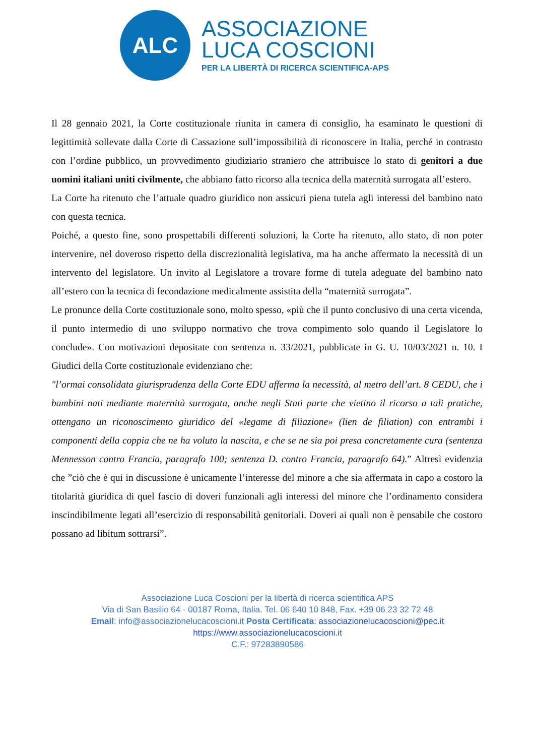ALC
ASSOCIAZIONE
LUCA COSCIONI
PER LA LIBERTÀ DI RICERCA SCIENTIFICA-APS
Il 28 gennaio 2021, la Corte costituzionale riunita in camera di consiglio, ha esaminato le questioni di legittimità sollevate dalla Corte di Cassazione sull’impossibilità di riconoscere in Italia, perché in contrasto con l’ordine pubblico, un provvedimento giudiziario straniero che attribuisce lo stato di genitori a due uomini italiani uniti civilmente, che abbiano fatto ricorso alla tecnica della maternità surrogata all’estero.
La Corte ha ritenuto che l’attuale quadro giuridico non assicuri piena tutela agli interessi del bambino nato con questa tecnica.
Poiché, a questo fine, sono prospettabili differenti soluzioni, la Corte ha ritenuto, allo stato, di non poter intervenire, nel doveroso rispetto della discrezionalità legislativa, ma ha anche affermato la necessità di un intervento del legislatore. Un invito al Legislatore a trovare forme di tutela adeguate del bambino nato all’estero con la tecnica di fecondazione medicalmente assistita della “maternità surrogata”.
Le pronunce della Corte costituzionale sono, molto spesso, «più che il punto conclusivo di una certa vicenda, il punto intermedio di uno sviluppo normativo che trova compimento solo quando il Legislatore lo conclude». Con motivazioni depositate con sentenza n. 33/2021, pubblicate in G. U. 10/03/2021 n. 10. I Giudici della Corte costituzionale evidenziano che:
"l’ormai consolidata giurisprudenza della Corte EDU afferma la necessità, al metro dell’art. 8 CEDU, che i bambini nati mediante maternità surrogata, anche negli Stati parte che vietino il ricorso a tali pratiche, ottengano un riconoscimento giuridico del «legame di filiazione» (lien de filiation) con entrambi i componenti della coppia che ne ha voluto la nascita, e che se ne sia poi presa concretamente cura (sentenza Mennesson contro Francia, paragrafo 100; sentenza D. contro Francia, paragrafo 64).” Altresì evidenzia che ”ciò che è qui in discussione è unicamente l’interesse del minore a che sia affermata in capo a costoro la titolarità giuridica di quel fascio di doveri funzionali agli interessi del minore che l’ordinamento considera inscindibilmente legati all’esercizio di responsabilità genitoriali. Doveri ai quali non è pensabile che costoro possano ad libitum sottrarsi”.
Associazione Luca Coscioni per la libertà di ricerca scientifica APS
Via di San Basilio 64 - 00187 Roma, Italia. Tel. 06 640 10 848, Fax. +39 06 23 32 72 48
Email: info@associazionelucacoscioni.it Posta Certificata: associazionelucacoscioni@pec.it
https://www.associazionelucacoscioni.it
C.F.: 97283890586